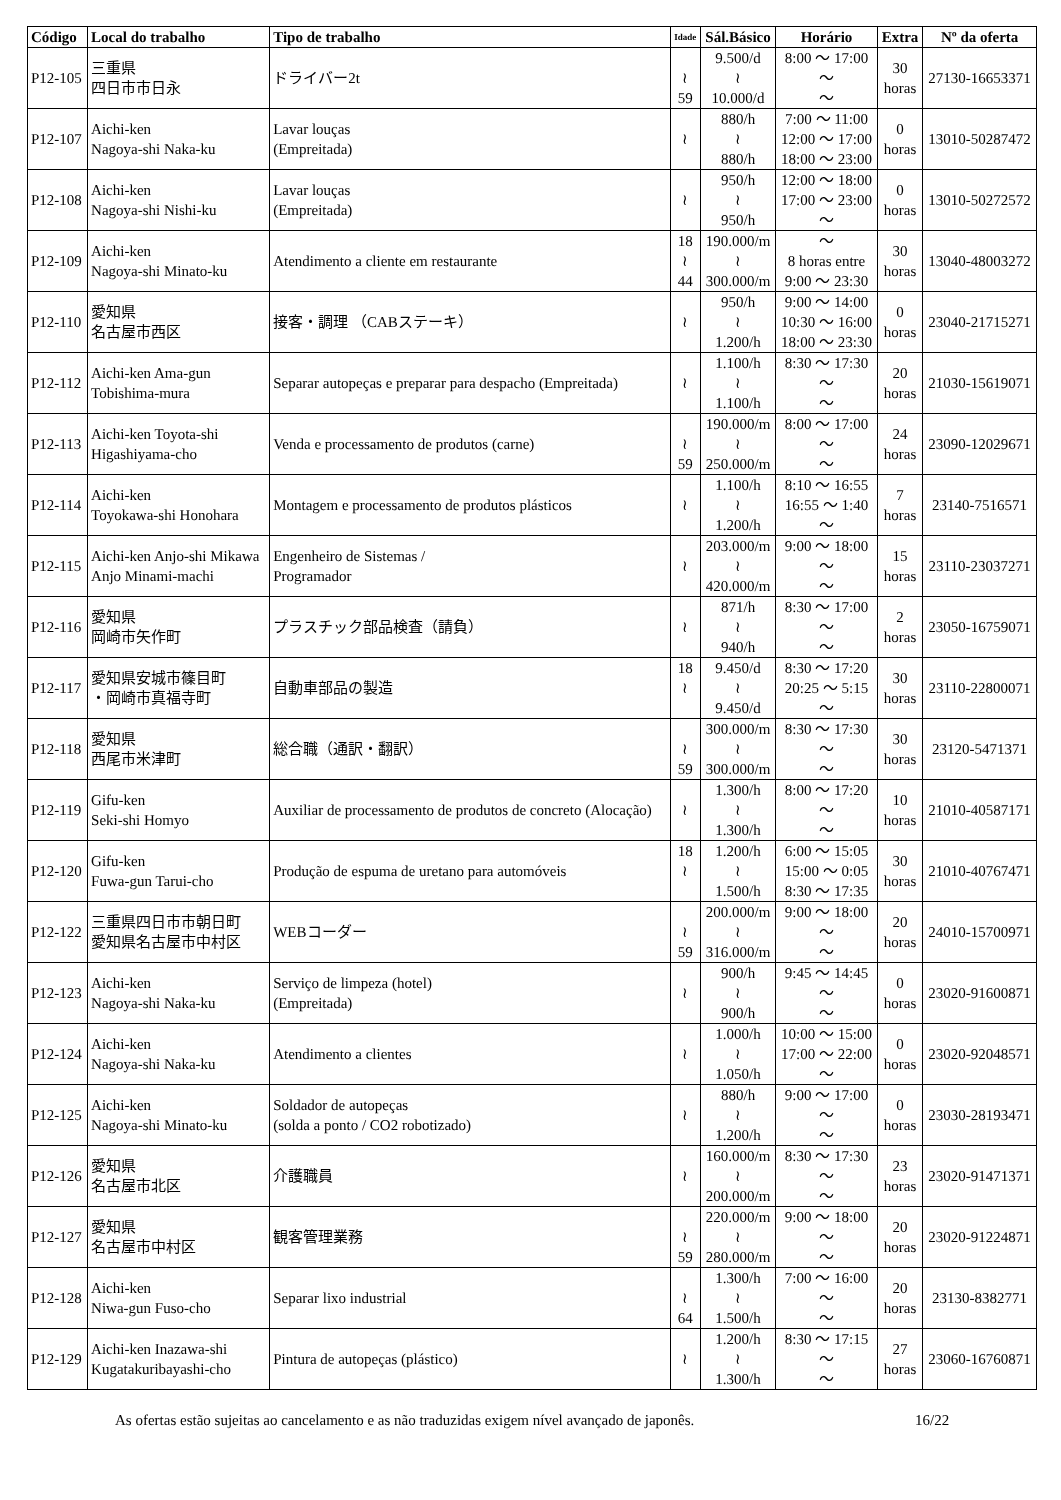| Código | Local do trabalho | Tipo de trabalho | Idade | Sál.Básico | Horário | Extra | Nº da oferta |
| --- | --- | --- | --- | --- | --- | --- | --- |
| P12-105 | 三重県 四日市市日永 | ドライバー2t | ≀ 59 | 9.500/d ≀ 10.000/d | 8:00 ～ 17:00 ～ ～ | 30 horas | 27130-16653371 |
| P12-107 | Aichi-ken Nagoya-shi Naka-ku | Lavar louças (Empreitada) | ≀ | 880/h ≀ 880/h | 7:00 ～ 11:00 12:00 ～ 17:00 18:00 ～ 23:00 | 0 horas | 13010-50287472 |
| P12-108 | Aichi-ken Nagoya-shi Nishi-ku | Lavar louças (Empreitada) | ≀ | 950/h ≀ 950/h | 12:00 ～ 18:00 17:00 ～ 23:00 ～ | 0 horas | 13010-50272572 |
| P12-109 | Aichi-ken Nagoya-shi Minato-ku | Atendimento a cliente em restaurante | 18 ≀ 44 | 190.000/m ≀ 300.000/m | ～ 8 horas entre 9:00 ～ 23:30 | 30 horas | 13040-48003272 |
| P12-110 | 愛知県 名古屋市西区 | 接客・調理 （CABステーキ） | ≀ | 950/h ≀ 1.200/h | 9:00 ～ 14:00 10:30 ～ 16:00 18:00 ～ 23:30 | 0 horas | 23040-21715271 |
| P12-112 | Aichi-ken Ama-gun Tobishima-mura | Separar autopeças e preparar para despacho (Empreitada) | ≀ | 1.100/h ≀ 1.100/h | 8:30 ～ 17:30 ～ ～ | 20 horas | 21030-15619071 |
| P12-113 | Aichi-ken Toyota-shi Higashiyama-cho | Venda e processamento de produtos (carne) | ≀ 59 | 190.000/m ≀ 250.000/m | 8:00 ～ 17:00 ～ ～ | 24 horas | 23090-12029671 |
| P12-114 | Aichi-ken Toyokawa-shi Honohara | Montagem e processamento de produtos plásticos | ≀ | 1.100/h ≀ 1.200/h | 8:10 ～ 16:55 16:55 ～ 1:40 ～ | 7 horas | 23140-7516571 |
| P12-115 | Aichi-ken Anjo-shi Mikawa Anjo Minami-machi | Engenheiro de Sistemas / Programador | ≀ | 203.000/m ≀ 420.000/m | 9:00 ～ 18:00 ～ ～ | 15 horas | 23110-23037271 |
| P12-116 | 愛知県 岡崎市矢作町 | プラスチック部品検査（請負） | ≀ | 871/h ≀ 940/h | 8:30 ～ 17:00 ～ ～ | 2 horas | 23050-16759071 |
| P12-117 | 愛知県安城市篠目町 ・岡崎市真福寺町 | 自動車部品の製造 | 18 ≀ | 9.450/d ≀ 9.450/d | 8:30 ～ 17:20 20:25 ～ 5:15 ～ | 30 horas | 23110-22800071 |
| P12-118 | 愛知県 西尾市米津町 | 総合職（通訳・翻訳） | ≀ 59 | 300.000/m ≀ 300.000/m | 8:30 ～ 17:30 ～ ～ | 30 horas | 23120-5471371 |
| P12-119 | Gifu-ken Seki-shi Homyo | Auxiliar de processamento de produtos de concreto (Alocação) | ≀ | 1.300/h ≀ 1.300/h | 8:00 ～ 17:20 ～ ～ | 10 horas | 21010-40587171 |
| P12-120 | Gifu-ken Fuwa-gun Tarui-cho | Produção de espuma de uretano para automóveis | 18 ≀ | 1.200/h ≀ 1.500/h | 6:00 ～ 15:05 15:00 ～ 0:05 8:30 ～ 17:35 | 30 horas | 21010-40767471 |
| P12-122 | 三重県四日市市朝日町 愛知県名古屋市中村区 | WEBコーダー | ≀ 59 | 200.000/m ≀ 316.000/m | 9:00 ～ 18:00 ～ ～ | 20 horas | 24010-15700971 |
| P12-123 | Aichi-ken Nagoya-shi Naka-ku | Serviço de limpeza (hotel) (Empreitada) | ≀ | 900/h ≀ 900/h | 9:45 ～ 14:45 ～ ～ | 0 horas | 23020-91600871 |
| P12-124 | Aichi-ken Nagoya-shi Naka-ku | Atendimento a clientes | ≀ | 1.000/h ≀ 1.050/h | 10:00 ～ 15:00 17:00 ～ 22:00 ～ | 0 horas | 23020-92048571 |
| P12-125 | Aichi-ken Nagoya-shi Minato-ku | Soldador de autopeças (solda a ponto / CO2 robotizado) | ≀ | 880/h ≀ 1.200/h | 9:00 ～ 17:00 ～ ～ | 0 horas | 23030-28193471 |
| P12-126 | 愛知県 名古屋市北区 | 介護職員 | ≀ | 160.000/m ≀ 200.000/m | 8:30 ～ 17:30 ～ ～ | 23 horas | 23020-91471371 |
| P12-127 | 愛知県 名古屋市中村区 | 観客管理業務 | ≀ 59 | 220.000/m ≀ 280.000/m | 9:00 ～ 18:00 ～ ～ | 20 horas | 23020-91224871 |
| P12-128 | Aichi-ken Niwa-gun Fuso-cho | Separar lixo industrial | ≀ 64 | 1.300/h ≀ 1.500/h | 7:00 ～ 16:00 ～ ～ | 20 horas | 23130-8382771 |
| P12-129 | Aichi-ken Inazawa-shi Kugatakuribayashi-cho | Pintura de autopeças (plástico) | ≀ | 1.200/h ≀ 1.300/h | 8:30 ～ 17:15 ～ ～ | 27 horas | 23060-16760871 |
As ofertas estão sujeitas ao cancelamento e as não traduzidas exigem nível avançado de japonês. 16/22